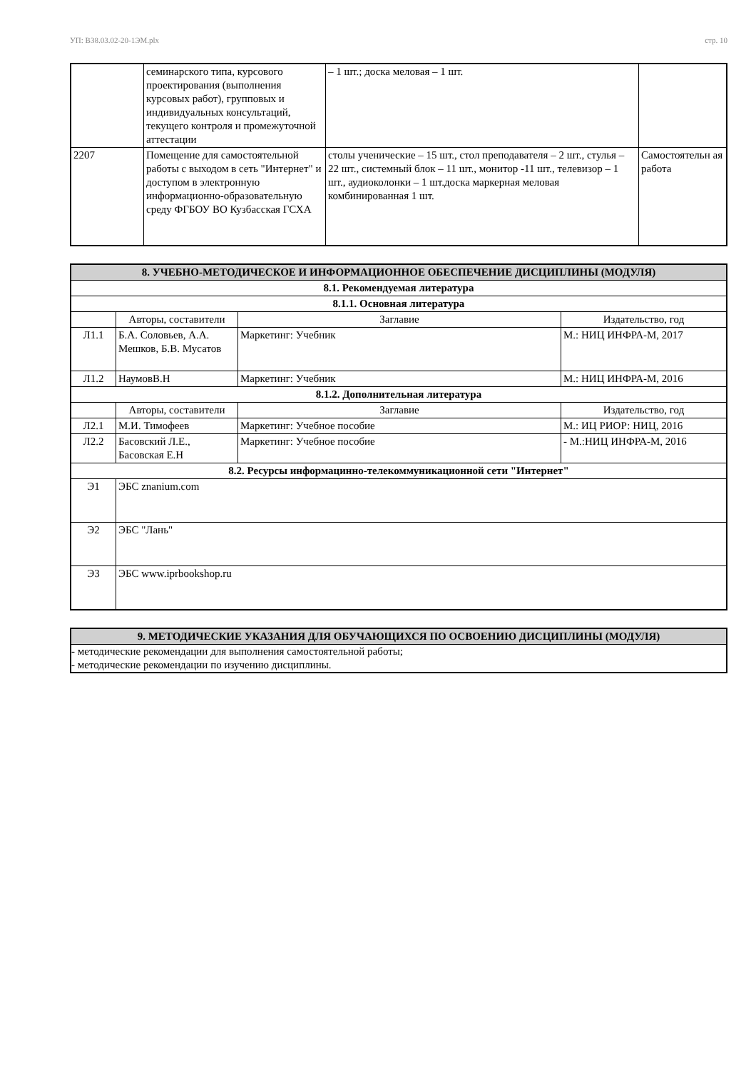УП: B38.03.02-20-1ЭМ.plx стр. 10
| | семинарского типа, курсового проектирования (выполнения курсовых работ), групповых и индивидуальных консультаций, текущего контроля и промежуточной аттестации | – 1 шт.; доска меловая – 1 шт. | |
| 2207 | Помещение для самостоятельной работы с выходом в сеть "Интернет" и доступом в электронную информационно-образовательную среду ФГБОУ ВО Кузбасская ГСХА | столы ученические – 15 шт., стол преподавателя – 2 шт., стулья – 22 шт., системный блок – 11 шт., монитор -11 шт., телевизор – 1 шт., аудиоколонки – 1 шт.доска маркерная меловая комбинированная 1 шт. | Самостоятельн ая работа |
| 8. УЧЕБНО-МЕТОДИЧЕСКОЕ И ИНФОРМАЦИОННОЕ ОБЕСПЕЧЕНИЕ ДИСЦИПЛИНЫ (МОДУЛЯ) | | | |
| 8.1. Рекомендуемая литература | | | |
| 8.1.1. Основная литература | | | |
| | Авторы, составители | Заглавие | Издательство, год |
| Л1.1 | Б.А. Соловьев, А.А. Мешков, Б.В. Мусатов | Маркетинг: Учебник | М.: НИЦ ИНФРА-М, 2017 |
| Л1.2 | НаумовВ.Н | Маркетинг: Учебник | М.: НИЦ ИНФРА-М, 2016 |
| 8.1.2. Дополнительная литература | | | |
| | Авторы, составители | Заглавие | Издательство, год |
| Л2.1 | М.И. Тимофеев | Маркетинг: Учебное пособие | М.: ИЦ РИОР: НИЦ, 2016 |
| Л2.2 | Басовский Л.Е., Басовская Е.Н | Маркетинг: Учебное пособие | - М.:НИЦ ИНФРА-М, 2016 |
| 8.2. Ресурсы информацинно-телекоммуникационной сети "Интернет" | | | |
| Э1 | ЭБС znanium.com | | |
| Э2 | ЭБС "Лань" | | |
| Э3 | ЭБС www.iprbookshop.ru | | |
| 9. МЕТОДИЧЕСКИЕ УКАЗАНИЯ ДЛЯ ОБУЧАЮЩИХСЯ ПО ОСВОЕНИЮ ДИСЦИПЛИНЫ (МОДУЛЯ) |
| - методические рекомендации для выполнения самостоятельной работы; - методические рекомендации по изучению дисциплины. |